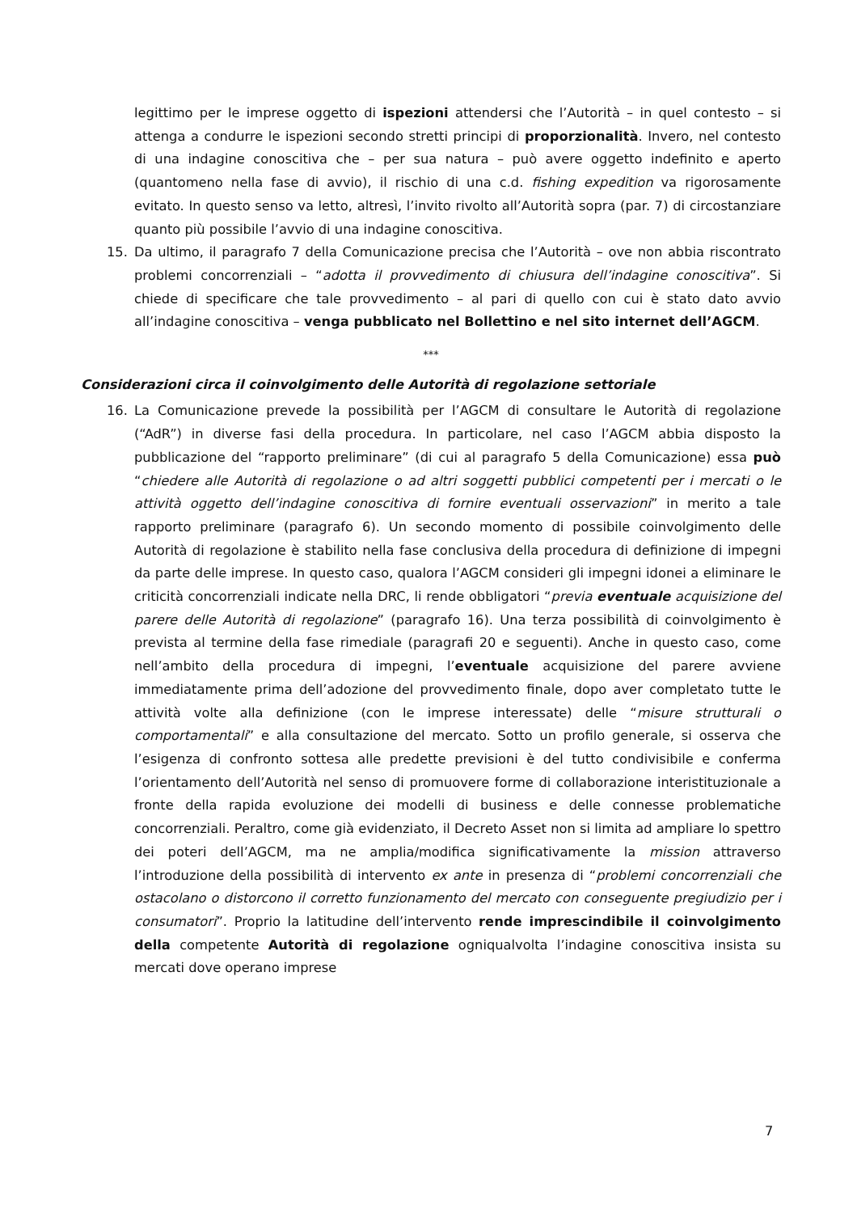legittimo per le imprese oggetto di ispezioni attendersi che l’Autorità – in quel contesto – si attenga a condurre le ispezioni secondo stretti principi di proporzionalità. Invero, nel contesto di una indagine conoscitiva che – per sua natura – può avere oggetto indefinito e aperto (quantomeno nella fase di avvio), il rischio di una c.d. fishing expedition va rigorosamente evitato. In questo senso va letto, altresì, l’invito rivolto all’Autorità sopra (par. 7) di circostanziare quanto più possibile l’avvio di una indagine conoscitiva.
15. Da ultimo, il paragrafo 7 della Comunicazione precisa che l’Autorità – ove non abbia riscontrato problemi concorrenziali – “adotta il provvedimento di chiusura dell’indagine conoscitiva”. Si chiede di specificare che tale provvedimento – al pari di quello con cui è stato dato avvio all’indagine conoscitiva – venga pubblicato nel Bollettino e nel sito internet dell’AGCM.
***
Considerazioni circa il coinvolgimento delle Autorità di regolazione settoriale
16. La Comunicazione prevede la possibilità per l’AGCM di consultare le Autorità di regolazione (“AdR”) in diverse fasi della procedura. In particolare, nel caso l’AGCM abbia disposto la pubblicazione del “rapporto preliminare” (di cui al paragrafo 5 della Comunicazione) essa può “chiedere alle Autorità di regolazione o ad altri soggetti pubblici competenti per i mercati o le attività oggetto dell’indagine conoscitiva di fornire eventuali osservazioni” in merito a tale rapporto preliminare (paragrafo 6). Un secondo momento di possibile coinvolgimento delle Autorità di regolazione è stabilito nella fase conclusiva della procedura di definizione di impegni da parte delle imprese. In questo caso, qualora l’AGCM consideri gli impegni idonei a eliminare le criticità concorrenziali indicate nella DRC, li rende obbligatori “previa eventuale acquisizione del parere delle Autorità di regolazione” (paragrafo 16). Una terza possibilità di coinvolgimento è prevista al termine della fase rimediale (paragrafi 20 e seguenti). Anche in questo caso, come nell’ambito della procedura di impegni, l’eventuale acquisizione del parere avviene immediatamente prima dell’adozione del provvedimento finale, dopo aver completato tutte le attività volte alla definizione (con le imprese interessate) delle “misure strutturali o comportamentali” e alla consultazione del mercato. Sotto un profilo generale, si osserva che l’esigenza di confronto sottesa alle predette previsioni è del tutto condivisibile e conferma l’orientamento dell’Autorità nel senso di promuovere forme di collaborazione interistituzionale a fronte della rapida evoluzione dei modelli di business e delle connesse problematiche concorrenziali. Peraltro, come già evidenziato, il Decreto Asset non si limita ad ampliare lo spettro dei poteri dell’AGCM, ma ne amplia/modifica significativamente la mission attraverso l’introduzione della possibilità di intervento ex ante in presenza di “problemi concorrenziali che ostacolano o distorcono il corretto funzionamento del mercato con conseguente pregiudizio per i consumatori”. Proprio la latitudine dell’intervento rende imprescindibile il coinvolgimento della competente Autorità di regolazione ogniqualvolta l’indagine conoscitiva insista su mercati dove operano imprese
7